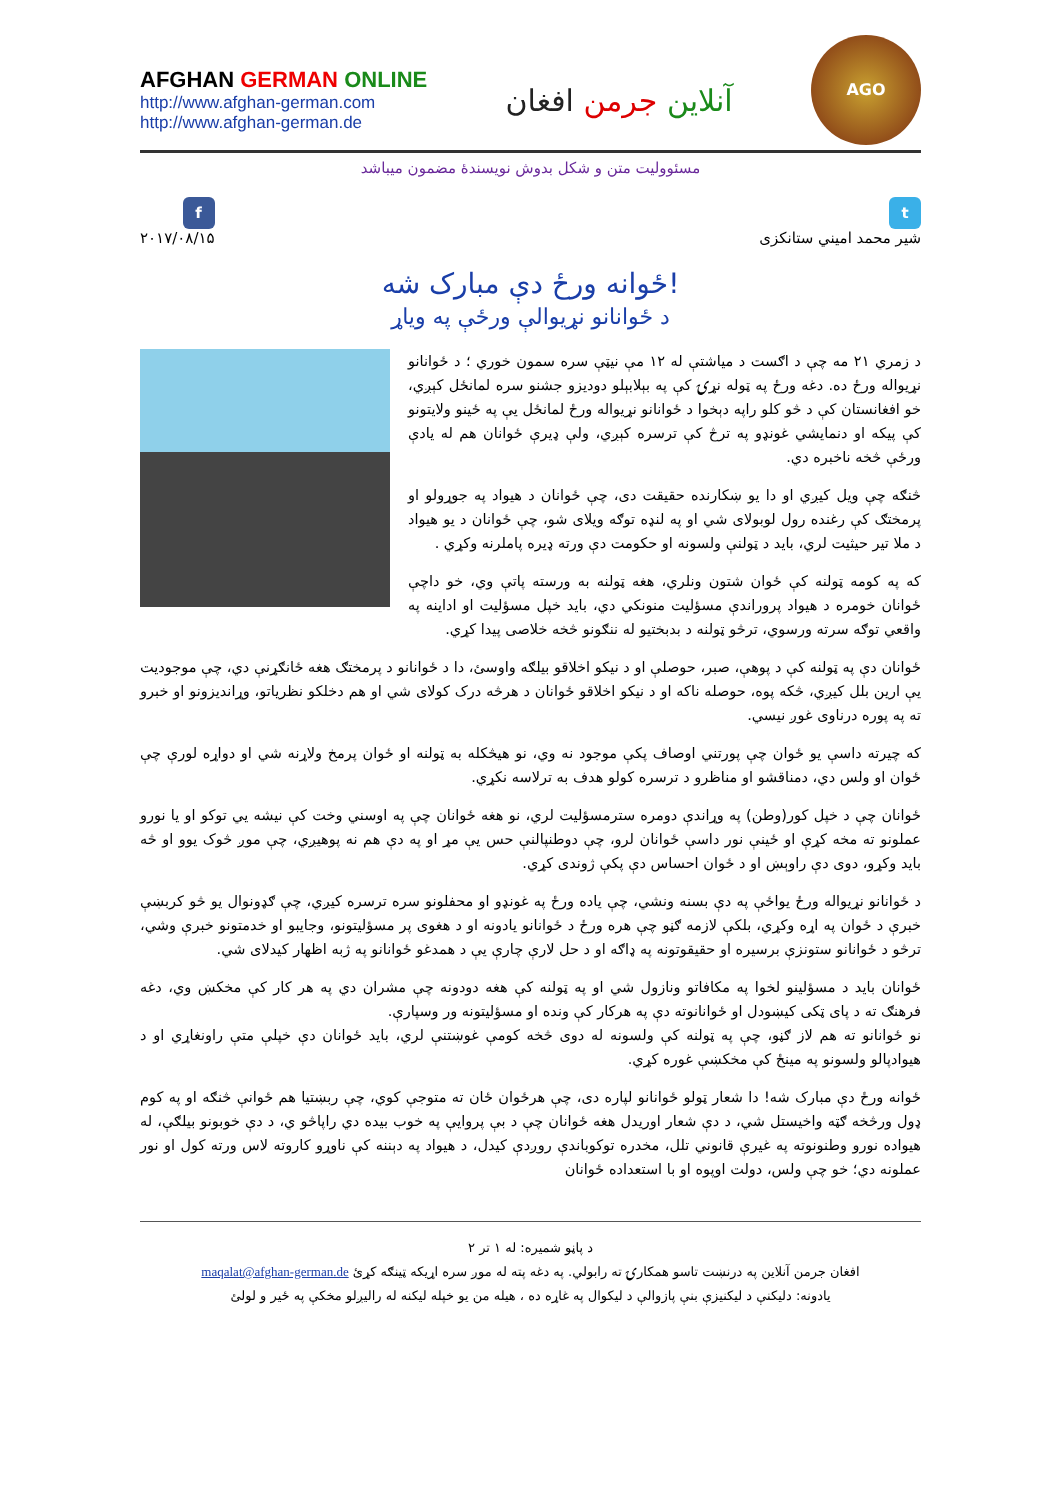AFGHAN GERMAN ONLINE
http://www.afghan-german.com
http://www.afghan-german.de
آنلاین جرمن افغان
AGO
مسئوولیت متن و شکل بدوش نویسندۀ مضمون میباشد
t
شیر محمد امیني ستانکزی
f
۲۰۱۷/۰۸/۱۵
ځوانه ورځ دې مبارک شه!
د ځوانانو نړیوالې ورځې په ویاړ
د زمري ۲۱ مه چې د اګست د میاشتې له ۱۲ مې نیټې سره سمون خوري ؛ د ځوانانو نړیواله ورځ ده. دغه ورځ په ټوله نړۍ کې په بېلابېلو دودیزو جشنو سره لمانځل کېږي، خو افغانستان کې د څو کلو راپه دېخوا د ځوانانو نړیواله ورځ لمانځل یې په ځینو ولایتونو کې پیکه او دنمایشي غونډو په ترڅ کې ترسره کېږي، ولې ډیرې ځوانان هم له یادې ورځې څخه ناخبره دي.
څنګه چې ویل کیږي او دا یو ښکارنده حقیقت دی، چې ځوانان د هیواد په جوړولو او پرمختګ کې رغنده رول لوبولای شي او په لنډه توګه ویلای شو، چې ځوانان د یو هیواد د ملا تیر حیثیت لري، باید د ټولنې ولسونه او حکومت دې ورته ډیره پاملرنه وکړي .
که په کومه ټولنه کې ځوان شتون ونلري، هغه ټولنه به ورسته پاتې وي، خو داچې ځوانان خومره د هیواد پروراندې مسؤلیت منونکي دي، باید خپل مسؤلیت او اداینه په واقعي توګه سرته ورسوي، ترڅو ټولنه د بدبختیو له ننګونو څخه خلاصی پیدا کړي.
ځوانان دې په ټولنه کې د پوهې، صبر، حوصلې او د نیکو اخلاقو بیلګه واوسئ، دا د ځوانانو د پرمختګ هغه ځانګړنې دي، چې موجودیت یې ارین بلل کیږي، څکه پوه، حوصله ناکه او د نیکو اخلاقو ځوانان د هرڅه درک کولای شي او هم دخلکو نظریاتو، وړاندیزونو او خبرو ته په پوره درناوی غوږ نیسي.
که چیرته داسې یو ځوان چې پورتني اوصاف پکې موجود نه وي، نو هیڅکله به ټولنه او ځوان پرمخ ولاړنه شي او دواړه لورې چې ځوان او ولس دي، دمناقشو او مناظرو د ترسره کولو هدف به ترلاسه نکړي.
ځوانان چې د خپل کور(وطن) په وړاندې دومره سترمسؤلیت لري، نو هغه ځوانان چې په اوسني وخت کې نیشه یي توکو او یا نورو عملونو ته مخه کړې او ځینې نور داسې ځوانان لرو، چې دوطنپالنې حس یې مړ او په دې هم نه پوهیږي، چې موږ څوک یوو او څه باید وکړو، دوی دې راوېښ او د ځوان احساس دې پکې ژوندی کړي.
د ځوانانو نړیواله ورځ یواځې په دې بسنه ونشي، چې یاده ورځ په غونډو او محفلونو سره ترسره کیږي، چې ګډونوال یو څو کربښې خبرې د ځوان په اړه وکړي، بلکې لازمه ګڼو چې هره ورځ د ځوانانو یادونه او د هغوی پر مسؤلیتونو، وجایبو او خدمتونو خبرې وشي، ترڅو د ځوانانو ستونزې برسیره او حقیقوتونه په ډاګه او د حل لارې چارې یې د همدغو ځوانانو په ژبه اظهار کیدلای شي.
ځوانان باید د مسؤلینو لخوا په مکافاتو ونازول شي او په ټولنه کې هغه دودونه چې مشران دي په هر کار کې مخکښ وي، دغه فرهنګ ته د پای ټکی کیښودل او ځوانانوته دې په هرکار کې ونده او مسؤلیتونه ور وسپارې.
نو ځوانانو ته هم لاز ګڼو، چې په ټولنه کې ولسونه له دوی څخه کومې غوښتنې لري، باید ځوانان دې خپلې متې راونغاړي او د هیوادپالو ولسونو په مینځ کې مخکښې غوره کړي.
ځوانه ورځ دې مبارک شه! دا شعار ټولو ځوانانو لپاره دی، چې هرځوان ځان ته متوجې کوي، چې ربښتیا هم ځوانې څنګه او په کوم ډول ورڅخه ګټه واخیستل شي، د دې شعار اوریدل هغه ځوانان چې د بې پروایې په خوب بیده دي راپاڅو ي، د دې خوبونو بیلګې، له هیواده نورو وطنونوته په غیرې قانوني تلل، مخدره توکوباندې روږدې کیدل، د هیواد په دېننه کې ناوړو کاروته لاس ورته کول او نور عملونه دي؛ خو چې ولس، دولت اوپوه او با استعداده ځوانان
د پاڼو شمیره: له ۱ تر ۲
افغان جرمن آنلاین په درنښت تاسو همکارۍ ته رابولي. په دغه پته له موږ سره اړیکه ټینګه کړئ maqalat@afghan-german.de
یادونه: دلیکنې د لیکنیزې بنې پازوالې د لیکوال په غاړه ده ، هیله من یو خپله لیکنه له رالیږلو مخکې په ځیر و لولئ